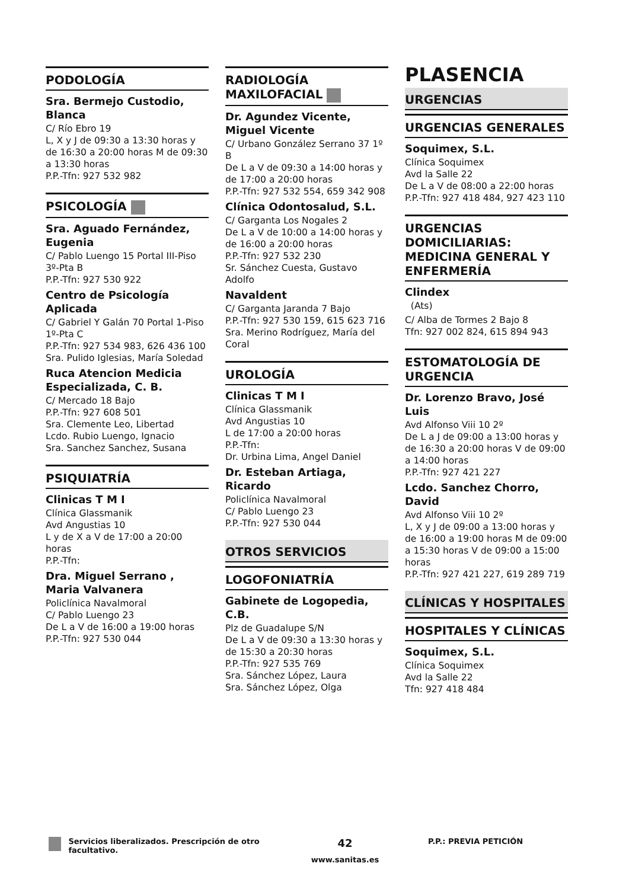PODOLOGÍA
Sra. Bermejo Custodio, Blanca
C/ Río Ebro 19
L, X y J de 09:30 a 13:30 horas y de 16:30 a 20:00 horas M de 09:30 a 13:30 horas
P.P.-Tfn: 927 532 982
PSICOLOGÍA
Sra. Aguado Fernández, Eugenia
C/ Pablo Luengo 15 Portal III-Piso 3º-Pta B
P.P.-Tfn: 927 530 922
Centro de Psicología Aplicada
C/ Gabriel Y Galán 70 Portal 1-Piso 1º-Pta C
P.P.-Tfn: 927 534 983, 626 436 100
Sra. Pulido Iglesias, María Soledad
Ruca Atencion Medicia Especializada, C. B.
C/ Mercado 18 Bajo
P.P.-Tfn: 927 608 501
Sra. Clemente Leo, Libertad
Lcdo. Rubio Luengo, Ignacio
Sra. Sanchez Sanchez, Susana
PSIQUIATRÍA
Clinicas T M I
Clínica Glassmanik
Avd Angustias 10
L y de X a V de 17:00 a 20:00 horas
P.P.-Tfn:
Dra. Miguel Serrano , Maria Valvanera
Policlínica Navalmoral
C/ Pablo Luengo 23
De L a V de 16:00 a 19:00 horas
P.P.-Tfn: 927 530 044
RADIOLOGÍA MAXILOFACIAL
Dr. Agundez Vicente, Miguel Vicente
C/ Urbano González Serrano 37 1º B
De L a V de 09:30 a 14:00 horas y de 17:00 a 20:00 horas
P.P.-Tfn: 927 532 554, 659 342 908
Clínica Odontosalud, S.L.
C/ Garganta Los Nogales 2
De L a V de 10:00 a 14:00 horas y de 16:00 a 20:00 horas
P.P.-Tfn: 927 532 230
Sr. Sánchez Cuesta, Gustavo Adolfo
Navaldent
C/ Garganta Jaranda 7 Bajo
P.P.-Tfn: 927 530 159, 615 623 716
Sra. Merino Rodríguez, María del Coral
UROLOGÍA
Clinicas T M I
Clínica Glassmanik
Avd Angustias 10
L de 17:00 a 20:00 horas
P.P.-Tfn:
Dr. Urbina Lima, Angel Daniel
Dr. Esteban Artiaga, Ricardo
Policlínica Navalmoral
C/ Pablo Luengo 23
P.P.-Tfn: 927 530 044
OTROS SERVICIOS
LOGOFONIATRÍA
Gabinete de Logopedia, C.B.
Plz de Guadalupe S/N
De L a V de 09:30 a 13:30 horas y de 15:30 a 20:30 horas
P.P.-Tfn: 927 535 769
Sra. Sánchez López, Laura
Sra. Sánchez López, Olga
PLASENCIA
URGENCIAS
URGENCIAS GENERALES
Soquimex, S.L.
Clínica Soquimex
Avd la Salle 22
De L a V de 08:00 a 22:00 horas
P.P.-Tfn: 927 418 484, 927 423 110
URGENCIAS DOMICILIARIAS: MEDICINA GENERAL Y ENFERMERÍA
Clindex
(Ats)
C/ Alba de Tormes 2 Bajo 8
Tfn: 927 002 824, 615 894 943
ESTOMATOLOGÍA DE URGENCIA
Dr. Lorenzo Bravo, José Luis
Avd Alfonso Viii 10 2º
De L a J de 09:00 a 13:00 horas y de 16:30 a 20:00 horas V de 09:00 a 14:00 horas
P.P.-Tfn: 927 421 227
Lcdo. Sanchez Chorro, David
Avd Alfonso Viii 10 2º
L, X y J de 09:00 a 13:00 horas y de 16:00 a 19:00 horas M de 09:00 a 15:30 horas V de 09:00 a 15:00 horas
P.P.-Tfn: 927 421 227, 619 289 719
CLÍNICAS Y HOSPITALES
HOSPITALES Y CLÍNICAS
Soquimex, S.L.
Clínica Soquimex
Avd la Salle 22
Tfn: 927 418 484
Servicios liberalizados. Prescripción de otro facultativo.
42
www.sanitas.es
P.P.: PREVIA PETICIÓN